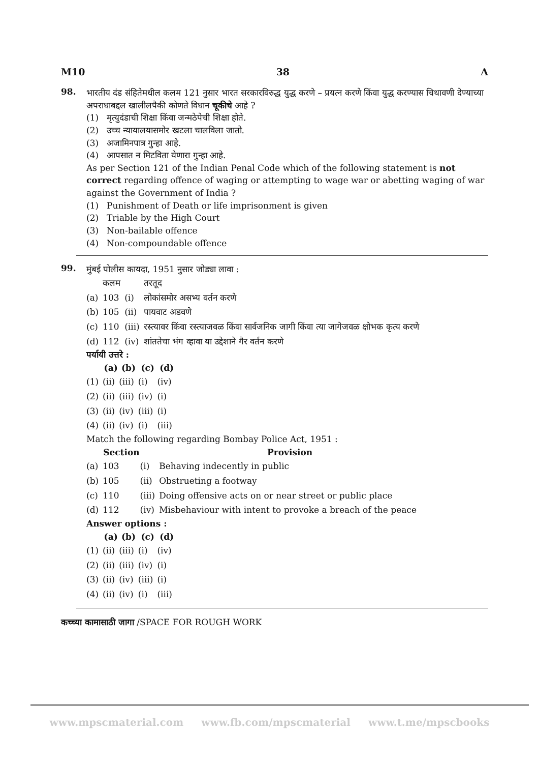M10 38 A
98.
भारतीय दंड संहितेमधील कलम 121 नुसार भारत सरकारविरुद्ध युद्ध करणे – प्रयत्न करणे किंवा युद्ध करण्यास चिथावणी देण्याच्या अपराधाबद्दल खालीलपैकी कोणते विधान चूकीचे आहे ?
(1) मृत्युदंडाची शिक्षा किंवा जन्मठेपेची शिक्षा होते.
(2) उच्च न्यायालयासमोर खटला चालविला जातो.
(3) अजामिनपात्र गुन्हा आहे.
(4) आपसात न मिटविता येणारा गुन्हा आहे.
As per Section 121 of the Indian Penal Code which of the following statement is not correct regarding offence of waging or attempting to wage war or abetting waging of war against the Government of India ?
(1) Punishment of Death or life imprisonment is given
(2) Triable by the High Court
(3) Non-bailable offence
(4) Non-compoundable offence
99.
मुंबई पोलीस कायदा, 1951 नुसार जोड्या लावा :
| | कलम | | तरतूद |
| (a) | 103 | (i) | लोकांसमोर असभ्य वर्तन करणे |
| (b) | 105 | (ii) | पायवाट अडवणे |
| (c) | 110 | (iii) | रस्त्यावर किंवा रस्त्याजवळ किंवा सार्वजनिक जागी किंवा त्या जागेजवळ क्षोभक कृत्य करणे |
| (d) | 112 | (iv) | शांततेचा भंग व्हावा या उद्देशाने गैर वर्तन करणे |
पर्यायी उत्तरे :
| | (a) | (b) | (c) | (d) |
| (1) | (ii) | (iii) | (i) | (iv) |
| (2) | (ii) | (iii) | (iv) | (i) |
| (3) | (ii) | (iv) | (iii) | (i) |
| (4) | (ii) | (iv) | (i) | (iii) |
Match the following regarding Bombay Police Act, 1951 :
| | Section | | Provision |
| (a) | 103 | (i) | Behaving indecently in public |
| (b) | 105 | (ii) | Obstrueting a footway |
| (c) | 110 | (iii) | Doing offensive acts on or near street or public place |
| (d) | 112 | (iv) | Misbehaviour with intent to provoke a breach of the peace |
Answer options :
| | (a) | (b) | (c) | (d) |
| (1) | (ii) | (iii) | (i) | (iv) |
| (2) | (ii) | (iii) | (iv) | (i) |
| (3) | (ii) | (iv) | (iii) | (i) |
| (4) | (ii) | (iv) | (i) | (iii) |
कच्च्या कामासाठी जागा /SPACE FOR ROUGH WORK
www.mpscmaterial.com www.fb.com/mpscmaterial www.t.me/mpscbooks